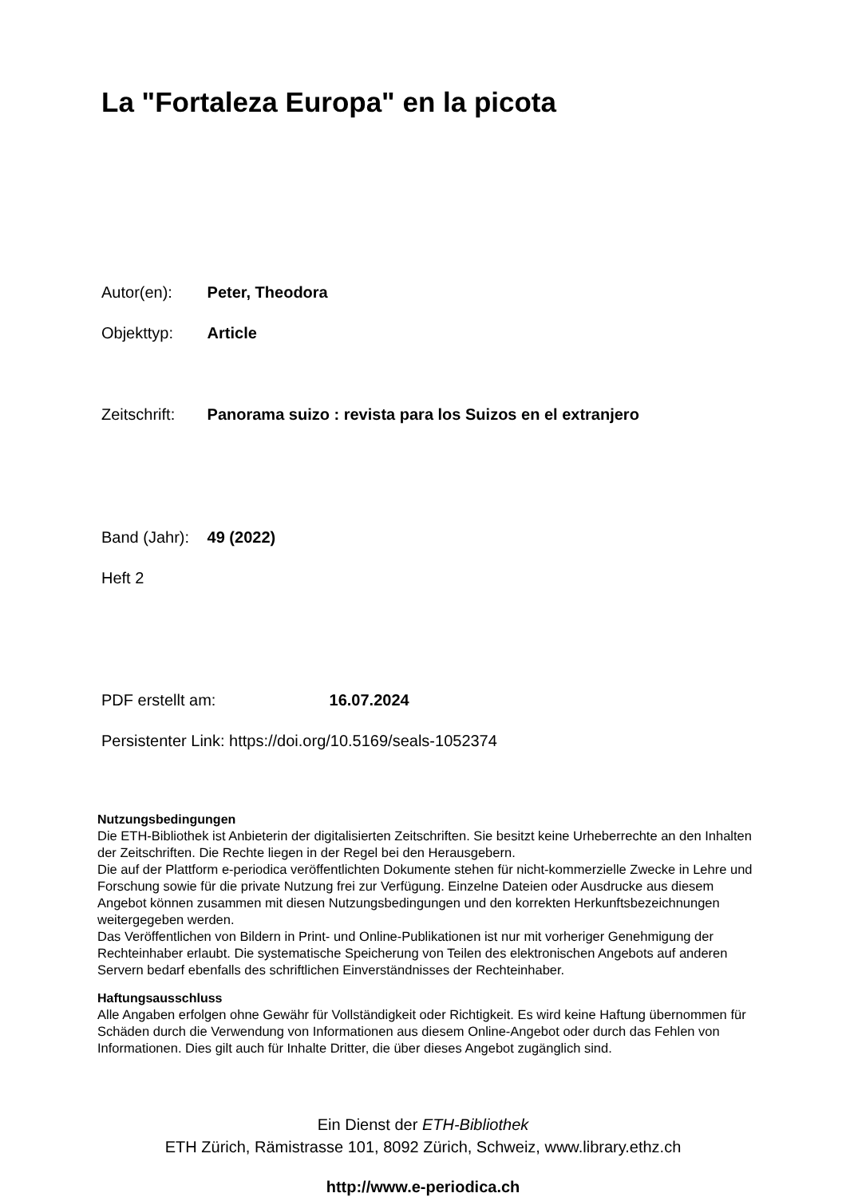La "Fortaleza Europa" en la picota
Autor(en): Peter, Theodora
Objekttyp: Article
Zeitschrift: Panorama suizo : revista para los Suizos en el extranjero
Band (Jahr): 49 (2022)
Heft 2
PDF erstellt am: 16.07.2024
Persistenter Link: https://doi.org/10.5169/seals-1052374
Nutzungsbedingungen
Die ETH-Bibliothek ist Anbieterin der digitalisierten Zeitschriften. Sie besitzt keine Urheberrechte an den Inhalten der Zeitschriften. Die Rechte liegen in der Regel bei den Herausgebern.
Die auf der Plattform e-periodica veröffentlichten Dokumente stehen für nicht-kommerzielle Zwecke in Lehre und Forschung sowie für die private Nutzung frei zur Verfügung. Einzelne Dateien oder Ausdrucke aus diesem Angebot können zusammen mit diesen Nutzungsbedingungen und den korrekten Herkunftsbezeichnungen weitergegeben werden.
Das Veröffentlichen von Bildern in Print- und Online-Publikationen ist nur mit vorheriger Genehmigung der Rechteinhaber erlaubt. Die systematische Speicherung von Teilen des elektronischen Angebots auf anderen Servern bedarf ebenfalls des schriftlichen Einverständnisses der Rechteinhaber.
Haftungsausschluss
Alle Angaben erfolgen ohne Gewähr für Vollständigkeit oder Richtigkeit. Es wird keine Haftung übernommen für Schäden durch die Verwendung von Informationen aus diesem Online-Angebot oder durch das Fehlen von Informationen. Dies gilt auch für Inhalte Dritter, die über dieses Angebot zugänglich sind.
Ein Dienst der ETH-Bibliothek
ETH Zürich, Rämistrasse 101, 8092 Zürich, Schweiz, www.library.ethz.ch
http://www.e-periodica.ch